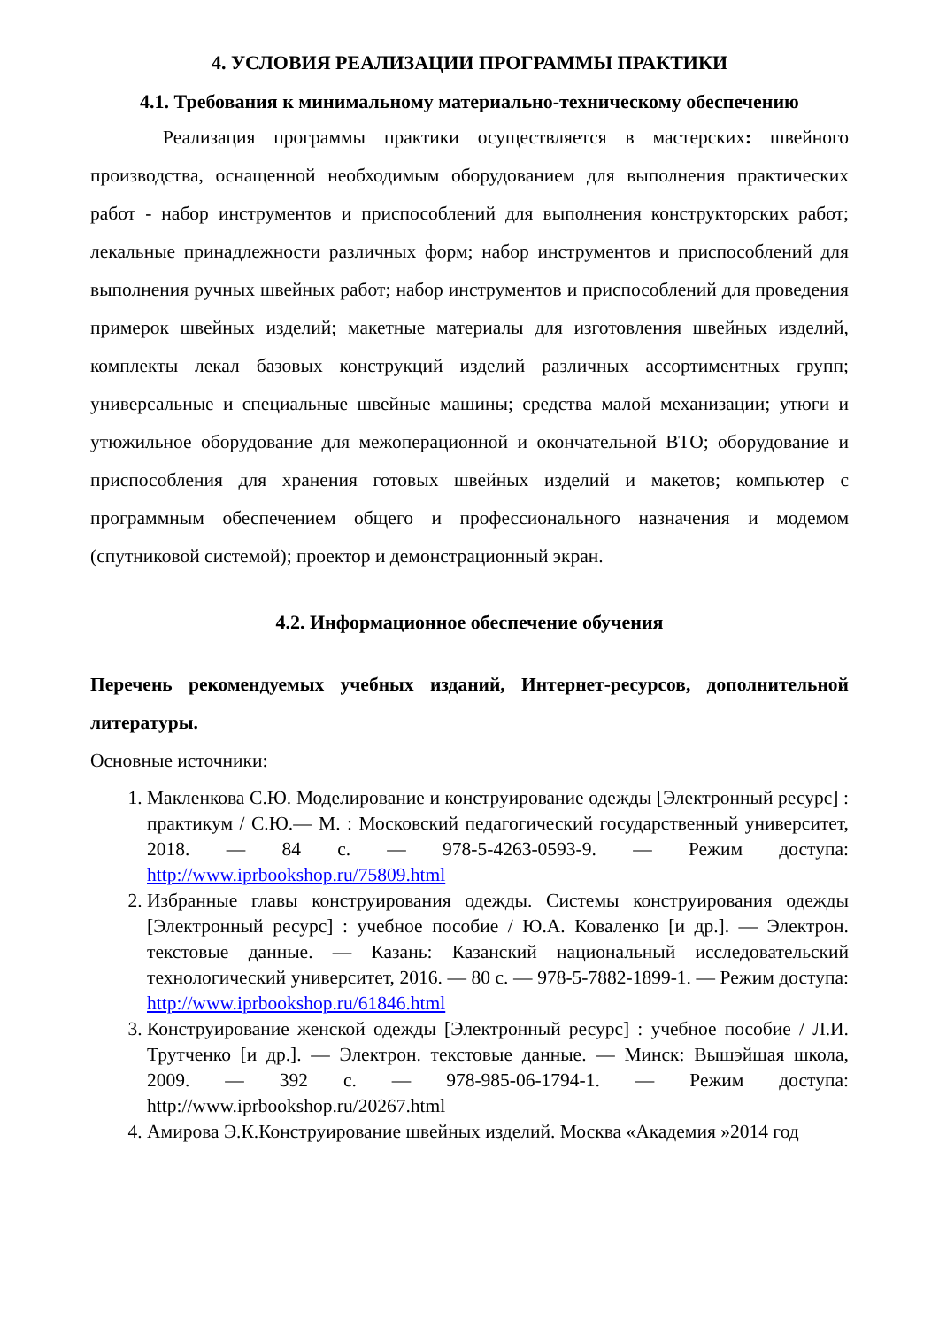4. УСЛОВИЯ РЕАЛИЗАЦИИ ПРОГРАММЫ ПРАКТИКИ
4.1. Требования к минимальному материально-техническому обеспечению
Реализация программы практики осуществляется в мастерских: швейного производства, оснащенной необходимым оборудованием для выполнения практических работ - набор инструментов и приспособлений для выполнения конструкторских работ; лекальные принадлежности различных форм; набор инструментов и приспособлений для выполнения ручных швейных работ; набор инструментов и приспособлений для проведения примерок швейных изделий; макетные материалы для изготовления швейных изделий, комплекты лекал базовых конструкций изделий различных ассортиментных групп; универсальные и специальные швейные машины; средства малой механизации; утюги и утюжильное оборудование для межоперационной и окончательной ВТО; оборудование и приспособления для хранения готовых швейных изделий и макетов; компьютер с программным обеспечением общего и профессионального назначения и модемом (спутниковой системой); проектор и демонстрационный экран.
4.2. Информационное обеспечение обучения
Перечень рекомендуемых учебных изданий, Интернет-ресурсов, дополнительной литературы.
Основные источники:
1. Макленкова С.Ю. Моделирование и конструирование одежды [Электронный ресурс] : практикум / С.Ю.— М. : Московский педагогический государственный университет, 2018. — 84 c. — 978-5-4263-0593-9. — Режим доступа: http://www.iprbookshop.ru/75809.html
2. Избранные главы конструирования одежды. Системы конструирования одежды [Электронный ресурс] : учебное пособие / Ю.А. Коваленко [и др.]. — Электрон. текстовые данные. — Казань: Казанский национальный исследовательский технологический университет, 2016. — 80 c. — 978-5-7882-1899-1. — Режим доступа: http://www.iprbookshop.ru/61846.html
3. Конструирование женской одежды [Электронный ресурс] : учебное пособие / Л.И. Трутченко [и др.]. — Электрон. текстовые данные. — Минск: Вышэйшая школа, 2009. — 392 c. — 978-985-06-1794-1. — Режим доступа: http://www.iprbookshop.ru/20267.html
4. Амирова Э.К.Конструирование швейных изделий. Москва «Академия »2014 год